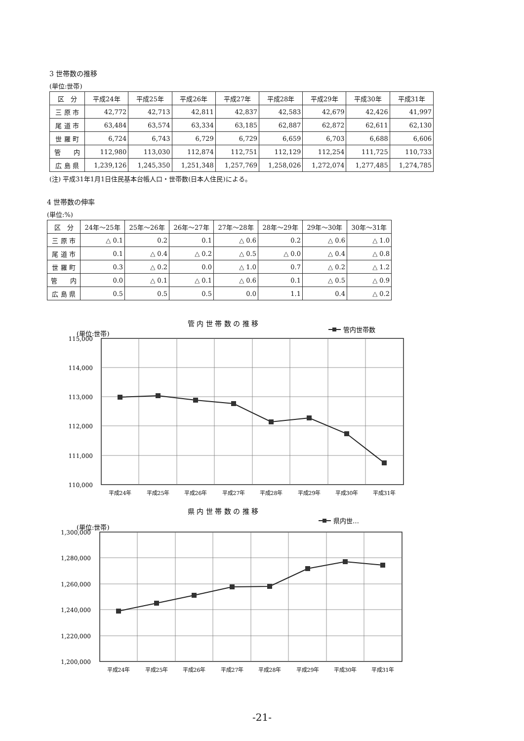3 世帯数の推移
(単位:世帯)
| 区 分 | 平成24年 | 平成25年 | 平成26年 | 平成27年 | 平成28年 | 平成29年 | 平成30年 | 平成31年 |
| --- | --- | --- | --- | --- | --- | --- | --- | --- |
| 三 原 市 | 42,772 | 42,713 | 42,811 | 42,837 | 42,583 | 42,679 | 42,426 | 41,997 |
| 尾 道 市 | 63,484 | 63,574 | 63,334 | 63,185 | 62,887 | 62,872 | 62,611 | 62,130 |
| 世 羅 町 | 6,724 | 6,743 | 6,729 | 6,729 | 6,659 | 6,703 | 6,688 | 6,606 |
| 管 内 | 112,980 | 113,030 | 112,874 | 112,751 | 112,129 | 112,254 | 111,725 | 110,733 |
| 広 島 県 | 1,239,126 | 1,245,350 | 1,251,348 | 1,257,769 | 1,258,026 | 1,272,074 | 1,277,485 | 1,274,785 |
(注) 平成31年1月1日住民基本台帳人口・世帯数(日本人住民)による。
4 世帯数の伸率
(単位:%)
| 区 分 | 24年～25年 | 25年～26年 | 26年～27年 | 27年～28年 | 28年～29年 | 29年～30年 | 30年～31年 |
| --- | --- | --- | --- | --- | --- | --- | --- |
| 三 原 市 | △ 0.1 | 0.2 | 0.1 | △ 0.6 | 0.2 | △ 0.6 | △ 1.0 |
| 尾 道 市 | 0.1 | △ 0.4 | △ 0.2 | △ 0.5 | △ 0.0 | △ 0.4 | △ 0.8 |
| 世 羅 町 | 0.3 | △ 0.2 | 0.0 | △ 1.0 | 0.7 | △ 0.2 | △ 1.2 |
| 管 内 | 0.0 | △ 0.1 | △ 0.1 | △ 0.6 | 0.1 | △ 0.5 | △ 0.9 |
| 広 島 県 | 0.5 | 0.5 | 0.5 | 0.0 | 1.1 | 0.4 | △ 0.2 |
管 内 世 帯 数 の 推 移
管内世帯数
(単位:世帯)
115,000
114,000
113,000
112,000
111,000
110,000
平成24年
平成25年
平成26年
平成27年
平成28年
平成29年
平成30年
平成31年
県 内 世 帯 数 の 推 移
県内世…
(単位:世帯)
1,300,000
1,280,000
1,260,000
1,240,000
1,220,000
1,200,000
平成24年
平成25年
平成26年
平成27年
平成28年
平成29年
平成30年
平成31年
-21-